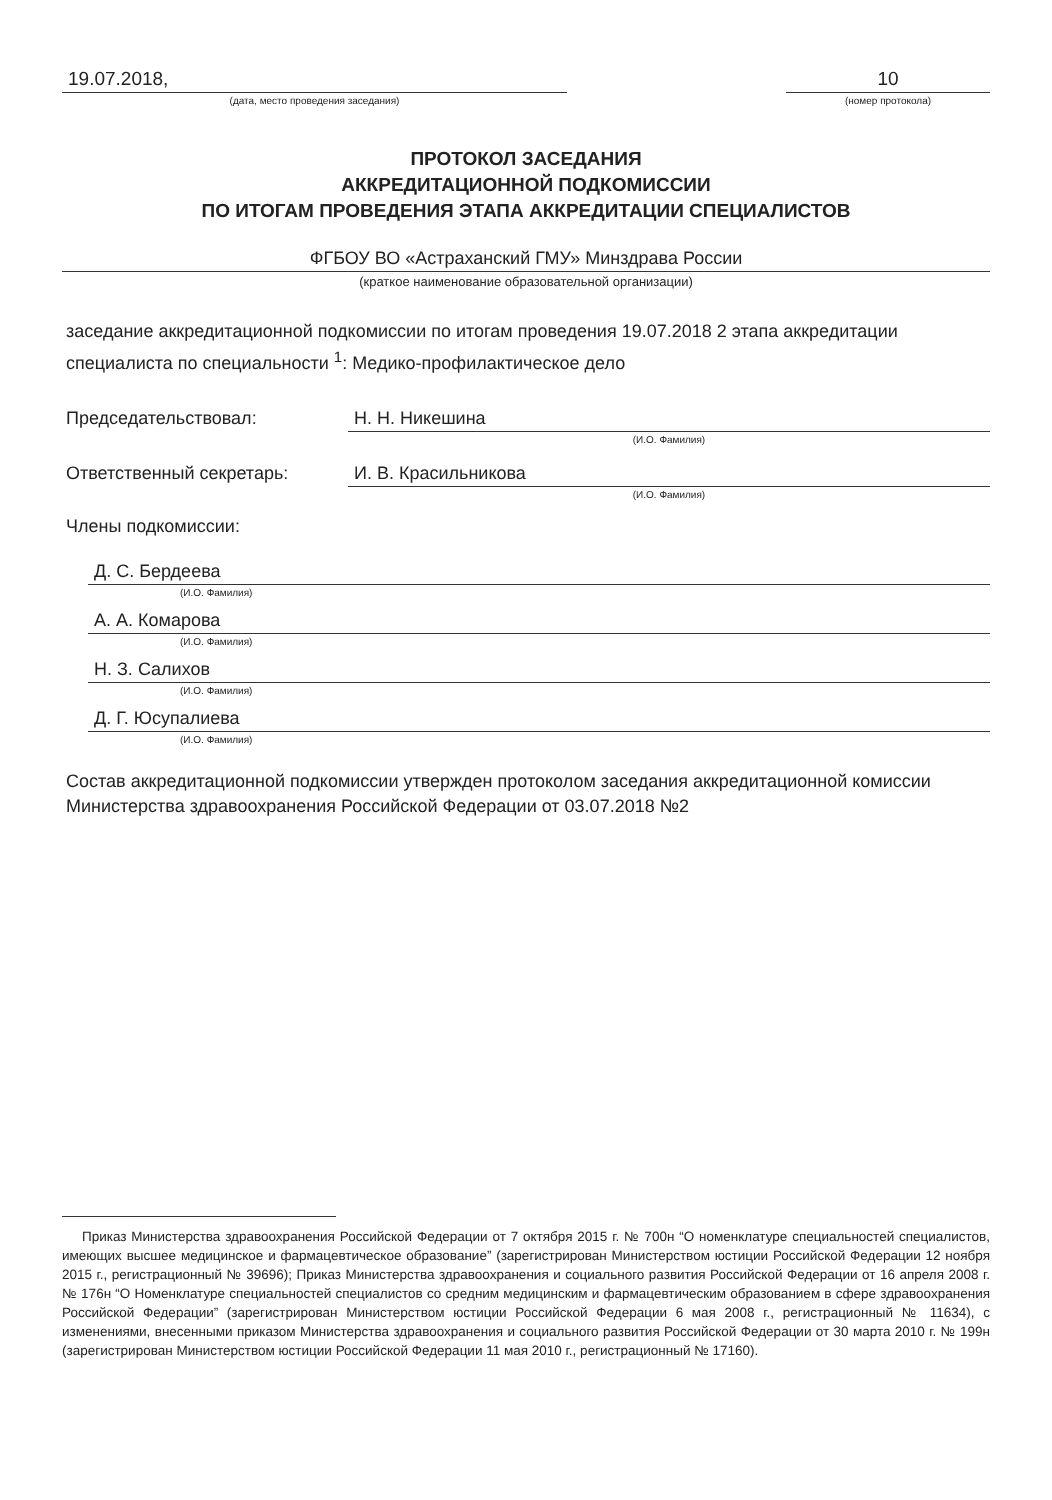19.07.2018,
(дата, место проведения заседания)
10
(номер протокола)
ПРОТОКОЛ ЗАСЕДАНИЯ
АККРЕДИТАЦИОННОЙ ПОДКОМИССИИ
ПО ИТОГАМ ПРОВЕДЕНИЯ ЭТАПА АККРЕДИТАЦИИ СПЕЦИАЛИСТОВ
ФГБОУ ВО «Астраханский ГМУ» Минздрава России
(краткое наименование образовательной организации)
заседание аккредитационной подкомиссии по итогам проведения 19.07.2018 2 этапа аккредитации специалиста по специальности <sup>1</sup>: Медико-профилактическое дело
Председательствовал: Н. Н. Никешина
(И.О. Фамилия)
Ответственный секретарь: И. В. Красильникова
(И.О. Фамилия)
Члены подкомиссии:
Д. С. Бердеева
(И.О. Фамилия)
А. А. Комарова
(И.О. Фамилия)
Н. З. Салихов
(И.О. Фамилия)
Д. Г. Юсупалиева
(И.О. Фамилия)
Состав аккредитационной подкомиссии утвержден протоколом заседания аккредитационной комиссии Министерства здравоохранения Российской Федерации от 03.07.2018 №2
Приказ Министерства здравоохранения Российской Федерации от 7 октября 2015 г. № 700н “О номенклатуре специальностей специалистов, имеющих высшее медицинское и фармацевтическое образование” (зарегистрирован Министерством юстиции Российской Федерации 12 ноября 2015 г., регистрационный № 39696); Приказ Министерства здравоохранения и социального развития Российской Федерации от 16 апреля 2008 г. № 176н “О Номенклатуре специальностей специалистов со средним медицинским и фармацевтическим образованием в сфере здравоохранения Российской Федерации” (зарегистрирован Министерством юстиции Российской Федерации 6 мая 2008 г., регистрационный № 11634), с изменениями, внесенными приказом Министерства здравоохранения и социального развития Российской Федерации от 30 марта 2010 г. № 199н (зарегистрирован Министерством юстиции Российской Федерации 11 мая 2010 г., регистрационный № 17160).